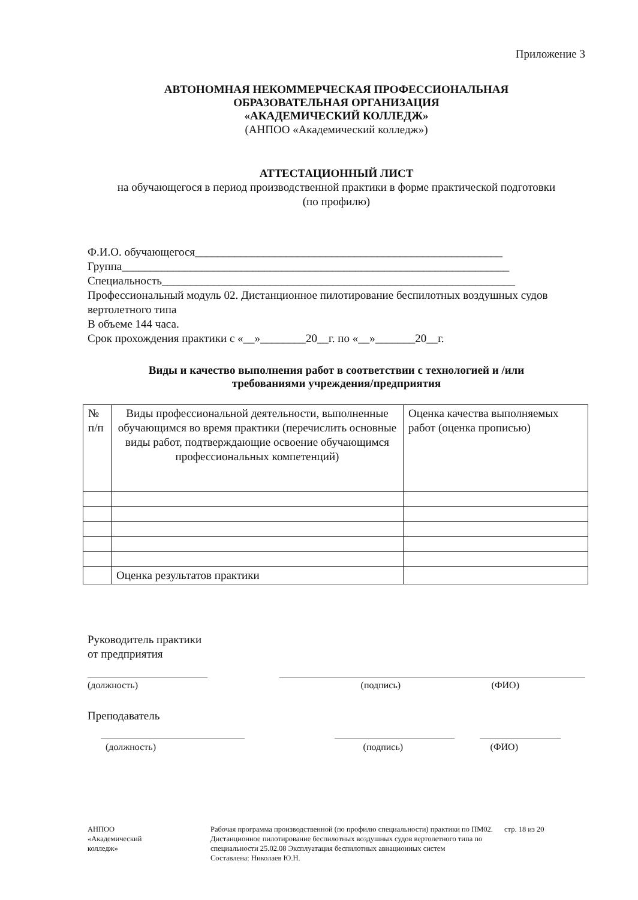Приложение 3
АВТОНОМНАЯ НЕКОММЕРЧЕСКАЯ ПРОФЕССИОНАЛЬНАЯ
ОБРАЗОВАТЕЛЬНАЯ ОРГАНИЗАЦИЯ
«АКАДЕМИЧЕСКИЙ КОЛЛЕДЖ»
(АНПОО «Академический колледж»)
АТТЕСТАЦИОННЫЙ ЛИСТ
на обучающегося в период производственной практики в форме практической подготовки
(по профилю)
Ф.И.О. обучающегося______________________________________________________
Группа____________________________________________________________________
Специальность______________________________________________________________
Профессиональный модуль 02. Дистанционное пилотирование беспилотных воздушных судов вертолетного типа
В объеме 144 часа.
Срок прохождения практики с «__»________20__г. по «__»_______20__г.
Виды и качество выполнения работ в соответствии с технологией и /или
требованиями учреждения/предприятия
| № п/п | Виды профессиональной деятельности, выполненные обучающимся во время практики (перечислить основные виды работ, подтверждающие освоение обучающимся профессиональных компетенций) | Оценка качества выполняемых работ (оценка прописью) |
| | Оценка результатов практики | |
Руководитель практики
от предприятия
(должность) (подпись) (ФИО)
Преподаватель
(должность) (подпись) (ФИО)
АНПОО
«Академический
колледж»
Рабочая программа производственной (по профилю специальности) практики по ПМ02. Дистанционное пилотирование беспилотных воздушных судов вертолетного типа по специальности 25.02.08 Эксплуатация беспилотных авиационных систем
Составлена: Николаев Ю.Н.
стр. 18 из 20